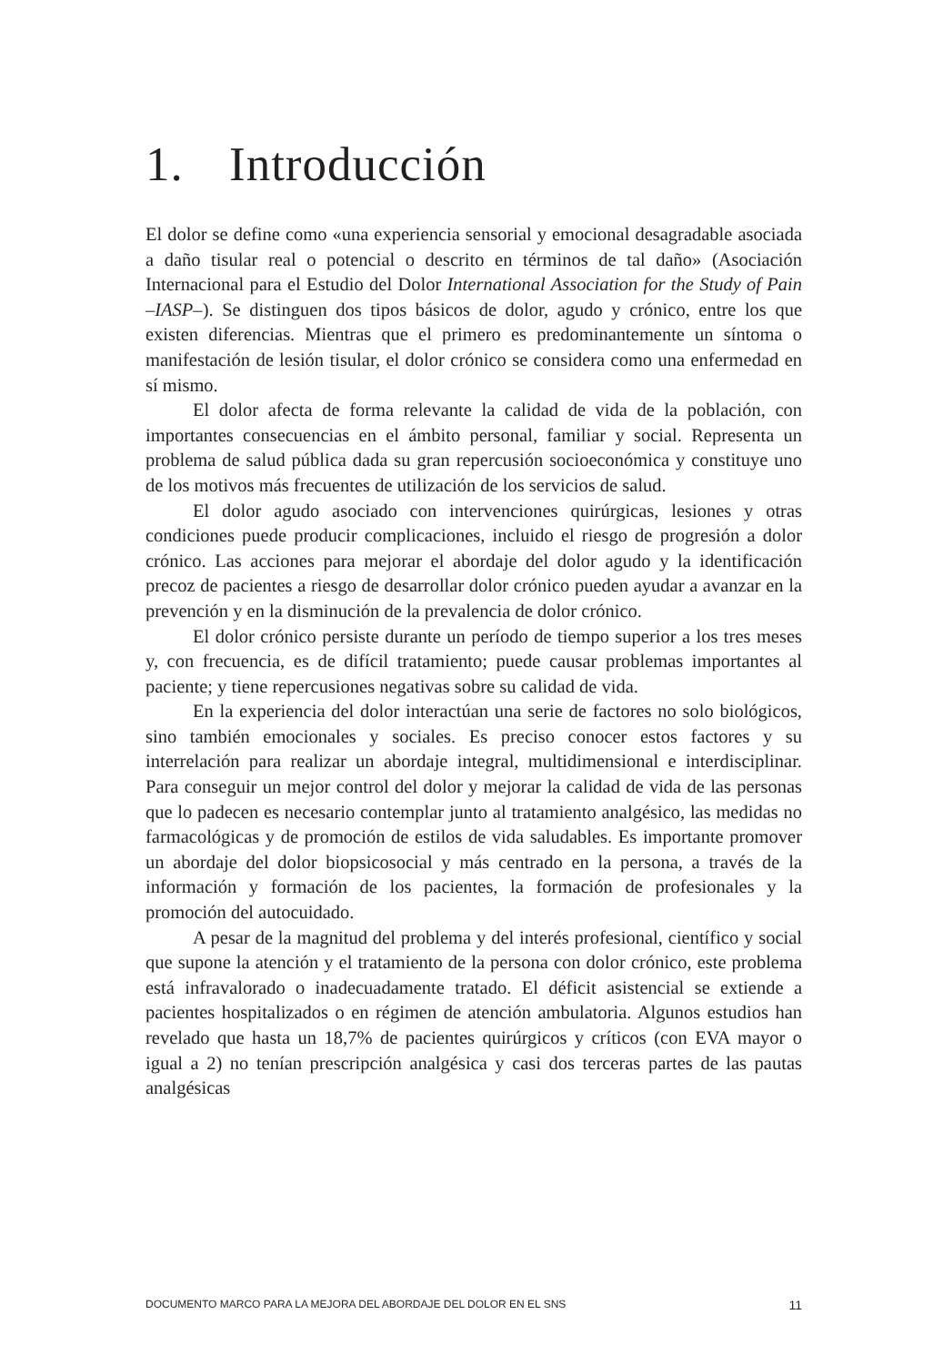1. Introducción
El dolor se define como «una experiencia sensorial y emocional desagradable asociada a daño tisular real o potencial o descrito en términos de tal daño» (Asociación Internacional para el Estudio del Dolor International Association for the Study of Pain –IASP–). Se distinguen dos tipos básicos de dolor, agudo y crónico, entre los que existen diferencias. Mientras que el primero es predominantemente un síntoma o manifestación de lesión tisular, el dolor crónico se considera como una enfermedad en sí mismo.
El dolor afecta de forma relevante la calidad de vida de la población, con importantes consecuencias en el ámbito personal, familiar y social. Representa un problema de salud pública dada su gran repercusión socioeconómica y constituye uno de los motivos más frecuentes de utilización de los servicios de salud.
El dolor agudo asociado con intervenciones quirúrgicas, lesiones y otras condiciones puede producir complicaciones, incluido el riesgo de progresión a dolor crónico. Las acciones para mejorar el abordaje del dolor agudo y la identificación precoz de pacientes a riesgo de desarrollar dolor crónico pueden ayudar a avanzar en la prevención y en la disminución de la prevalencia de dolor crónico.
El dolor crónico persiste durante un período de tiempo superior a los tres meses y, con frecuencia, es de difícil tratamiento; puede causar problemas importantes al paciente; y tiene repercusiones negativas sobre su calidad de vida.
En la experiencia del dolor interactúan una serie de factores no solo biológicos, sino también emocionales y sociales. Es preciso conocer estos factores y su interrelación para realizar un abordaje integral, multidimensional e interdisciplinar. Para conseguir un mejor control del dolor y mejorar la calidad de vida de las personas que lo padecen es necesario contemplar junto al tratamiento analgésico, las medidas no farmacológicas y de promoción de estilos de vida saludables. Es importante promover un abordaje del dolor biopsicosocial y más centrado en la persona, a través de la información y formación de los pacientes, la formación de profesionales y la promoción del autocuidado.
A pesar de la magnitud del problema y del interés profesional, científico y social que supone la atención y el tratamiento de la persona con dolor crónico, este problema está infravalorado o inadecuadamente tratado. El déficit asistencial se extiende a pacientes hospitalizados o en régimen de atención ambulatoria. Algunos estudios han revelado que hasta un 18,7% de pacientes quirúrgicos y críticos (con EVA mayor o igual a 2) no tenían prescripción analgésica y casi dos terceras partes de las pautas analgésicas
DOCUMENTO MARCO PARA LA MEJORA DEL ABORDAJE DEL DOLOR EN EL SNS 11